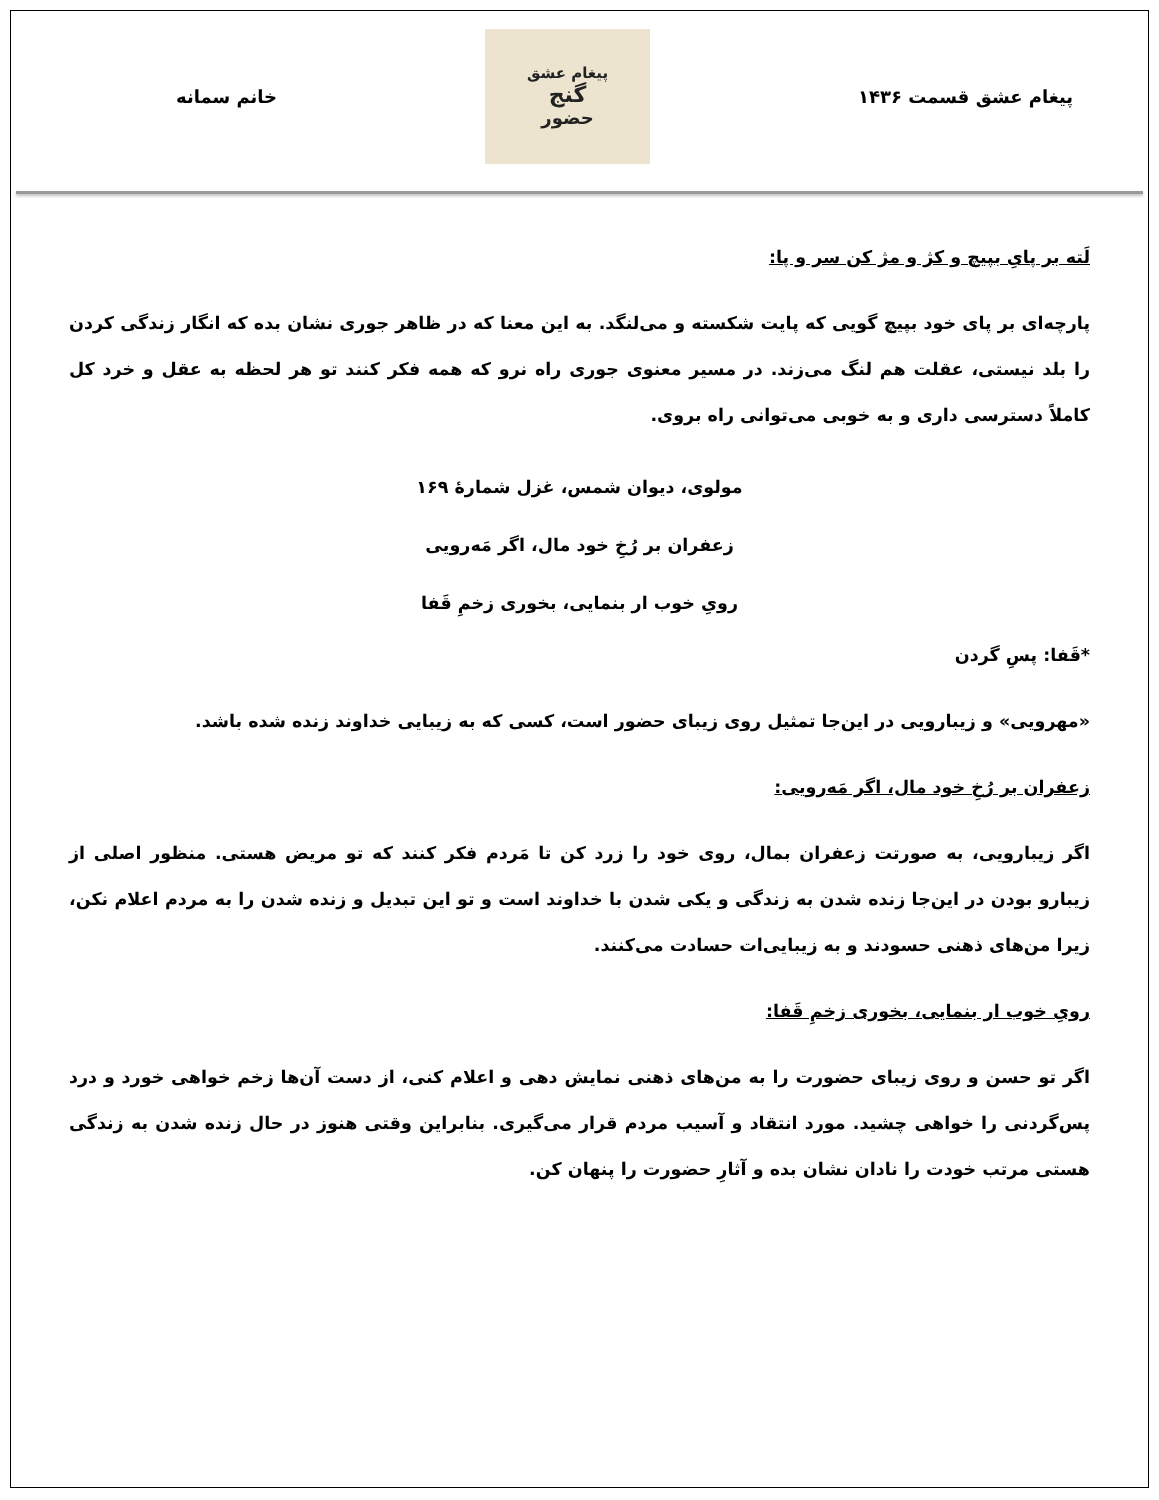پیغام عشق قسمت ۱۴۳۶
پیغام عشق
گنج
حضور
خانم سمانه
لَته بر پایِ بپیچ و کژ و مژ کن سر و پا:
پارچه‌ای بر پای خود بپیچ گویی که پایت شکسته و می‌لنگد. به این معنا که در ظاهر جوری نشان بده که انگار زندگی کردن را بلد نیستی، عقلت هم لنگ می‌زند. در مسیر معنوی جوری راه نرو که همه فکر کنند تو هر لحظه به عقل و خرد کل کاملاً دسترسی داری و به خوبی می‌توانی راه بروی.
مولوی، دیوان شمس، غزل شمارهٔ ۱۶۹
زعفران بر رُخِ خود مال، اگر مَه‌رویی
رویِ خوب ار بنمایی، بخوری زخمِ قَفا
*قَفا: پسِ گردن
«مهرویی» و زیبارویی در این‌جا تمثیل روی زیبای حضور است، کسی که به زیبایی خداوند زنده شده باشد.
زعفران بر رُخِ خود مال، اگر مَه‌رویی:
اگر زیبارویی، به صورتت زعفران بمال، روی خود را زرد کن تا مَردم فکر کنند که تو مریض هستی. منظور اصلی از زیبارو بودن در این‌جا زنده شدن به زندگی و یکی شدن با خداوند است و تو این تبدیل و زنده شدن را به مردم اعلام نکن، زیرا من‌های ذهنی حسودند و به زیبایی‌ات حسادت می‌کنند.
رویِ خوب ار بنمایی، بخوری زخمِ قَفا:
اگر تو حسن و روی زیبای حضورت را به من‌های ذهنی نمایش دهی و اعلام کنی، از دست آن‌ها زخم خواهی خورد و درد پس‌گردنی را خواهی چشید. مورد انتقاد و آسیب مردم قرار می‌گیری. بنابراین وقتی هنوز در حال زنده شدن به زندگی هستی مرتب خودت را نادان نشان بده و آثارِ حضورت را پنهان کن.